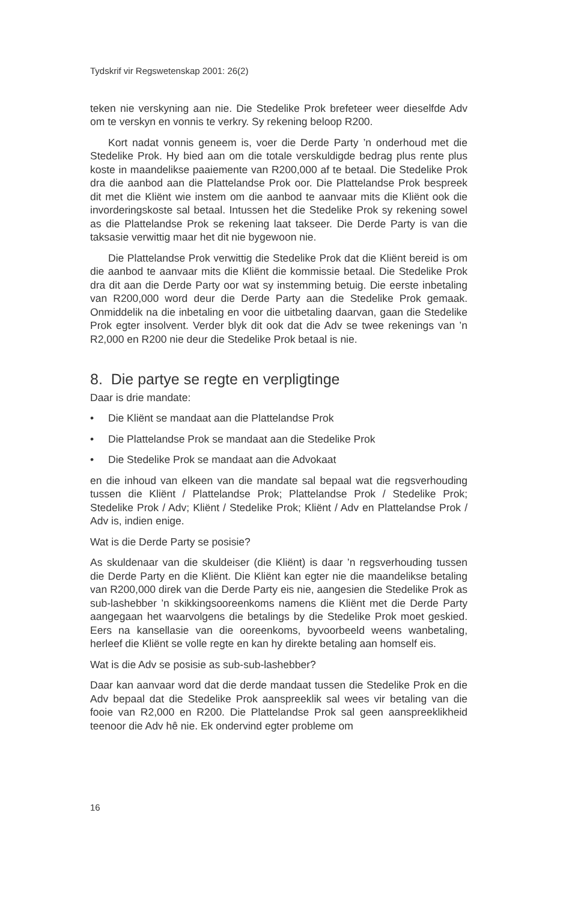Tydskrif vir Regswetenskap 2001: 26(2)
teken nie verskyning aan nie. Die Stedelike Prok brefeteer weer dieselfde Adv om te verskyn en vonnis te verkry. Sy rekening beloop R200.
Kort nadat vonnis geneem is, voer die Derde Party ’n onderhoud met die Stedelike Prok. Hy bied aan om die totale verskuldigde bedrag plus rente plus koste in maandelikse paaiemente van R200,000 af te betaal. Die Stedelike Prok dra die aanbod aan die Plattelandse Prok oor. Die Plattelandse Prok bespreek dit met die Kliënt wie instem om die aanbod te aanvaar mits die Kliënt ook die invorderingskoste sal betaal. Intussen het die Stedelike Prok sy rekening sowel as die Plattelandse Prok se rekening laat takseer. Die Derde Party is van die taksasie verwittig maar het dit nie bygewoon nie.
Die Plattelandse Prok verwittig die Stedelike Prok dat die Kliënt bereid is om die aanbod te aanvaar mits die Kliënt die kommissie betaal. Die Stedelike Prok dra dit aan die Derde Party oor wat sy instemming betuig. Die eerste inbetaling van R200,000 word deur die Derde Party aan die Stedelike Prok gemaak. Onmiddelik na die inbetaling en voor die uitbetaling daarvan, gaan die Stedelike Prok egter insolvent. Verder blyk dit ook dat die Adv se twee rekenings van ’n R2,000 en R200 nie deur die Stedelike Prok betaal is nie.
8. Die partye se regte en verpligtinge
Daar is drie mandate:
• Die Kliënt se mandaat aan die Plattelandse Prok
• Die Plattelandse Prok se mandaat aan die Stedelike Prok
• Die Stedelike Prok se mandaat aan die Advokaat
en die inhoud van elkeen van die mandate sal bepaal wat die regsverhouding tussen die Kliënt / Plattelandse Prok; Plattelandse Prok / Stedelike Prok; Stedelike Prok / Adv; Kliënt / Stedelike Prok; Kliënt / Adv en Plattelandse Prok / Adv is, indien enige.
Wat is die Derde Party se posisie?
As skuldenaar van die skuldeiser (die Kliënt) is daar ’n regsverhouding tussen die Derde Party en die Kliënt. Die Kliënt kan egter nie die maandelikse betaling van R200,000 direk van die Derde Party eis nie, aangesien die Stedelike Prok as sub-lashebber ’n skikkingsooreenkoms namens die Kliënt met die Derde Party aangegaan het waarvolgens die betalings by die Stedelike Prok moet geskied. Eers na kansellasie van die ooreenkoms, byvoorbeeld weens wanbetaling, herleef die Kliënt se volle regte en kan hy direkte betaling aan homself eis.
Wat is die Adv se posisie as sub-sub-lashebber?
Daar kan aanvaar word dat die derde mandaat tussen die Stedelike Prok en die Adv bepaal dat die Stedelike Prok aanspreeklik sal wees vir betaling van die fooie van R2,000 en R200. Die Plattelandse Prok sal geen aanspreeklikheid teenoor die Adv hê nie. Ek ondervind egter probleme om
16